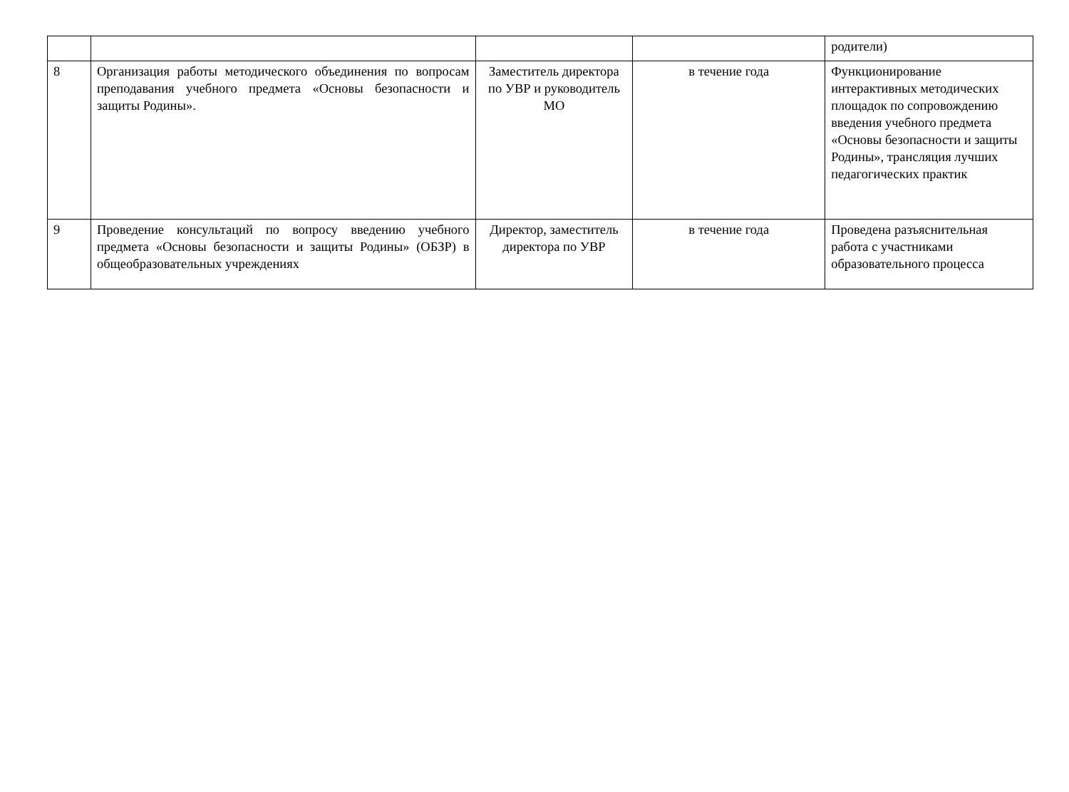| | | | | родители) |
| 8 | Организация работы методического объединения по вопросам преподавания учебного предмета «Основы безопасности и защиты Родины». | Заместитель директора по УВР и руководитель МО | в течение года | Функционирование интерактивных методических площадок по сопровождению введения учебного предмета «Основы безопасности и защиты Родины», трансляция лучших педагогических практик |
| 9 | Проведение консультаций по вопросу введению учебного предмета «Основы безопасности и защиты Родины» (ОБЗР) в общеобразовательных учреждениях | Директор, заместитель директора по УВР | в течение года | Проведена разъяснительная работа с участниками образовательного процесса |